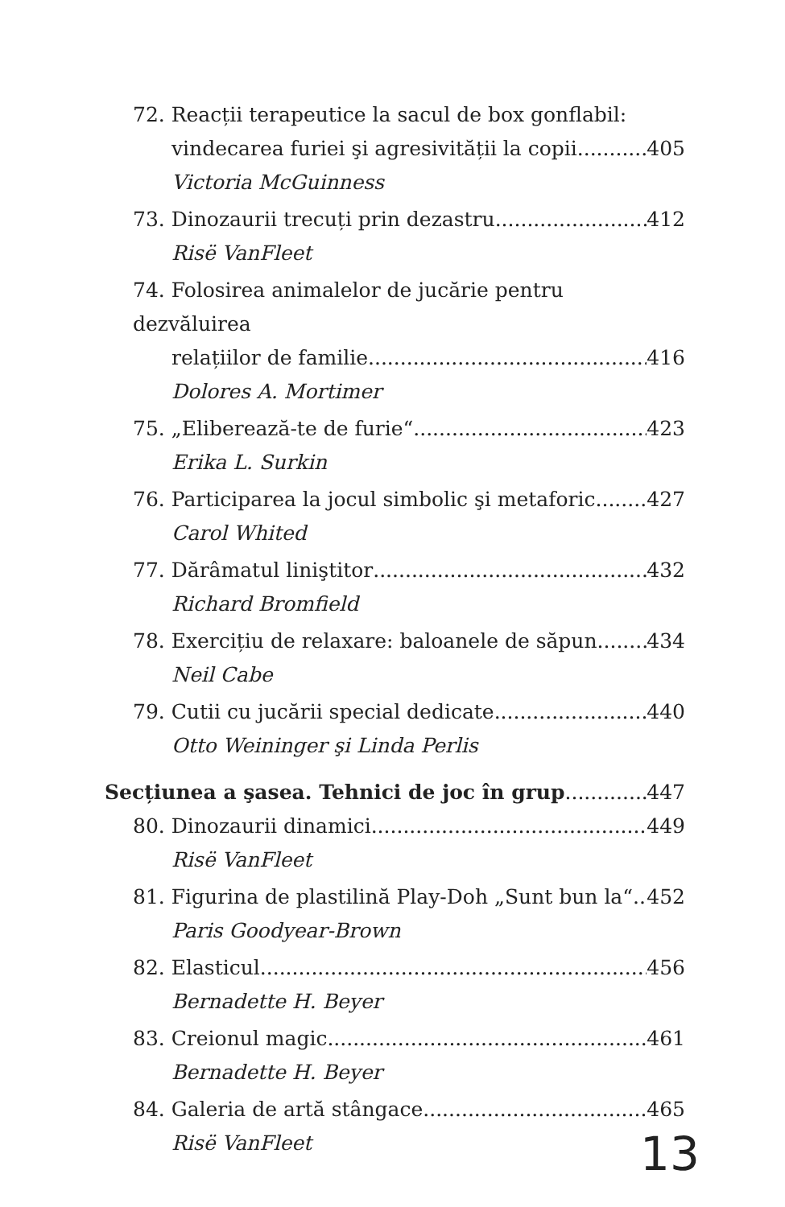72. Reacții terapeutice la sacul de box gonflabil:
vindecarea furiei şi agresivității la copii 405
Victoria McGuinness
73. Dinozaurii trecuți prin dezastru 412
Risë VanFleet
74. Folosirea animalelor de jucărie pentru dezvăluirea
relațiilor de familie 416
Dolores A. Mortimer
75. „Eliberează-te de furie“ 423
Erika L. Surkin
76. Participarea la jocul simbolic şi metaforic 427
Carol Whited
77. Dărâmatul liniştitor 432
Richard Bromfield
78. Exercițiu de relaxare: baloanele de săpun 434
Neil Cabe
79. Cutii cu jucării special dedicate 440
Otto Weininger şi Linda Perlis
Secțiunea a şasea. Tehnici de joc în grup 447
80. Dinozaurii dinamici 449
Risë VanFleet
81. Figurina de plastilină Play-Doh „Sunt bun la“ 452
Paris Goodyear-Brown
82. Elasticul 456
Bernadette H. Beyer
83. Creionul magic 461
Bernadette H. Beyer
84. Galeria de artă stângace 465
Risë VanFleet
13